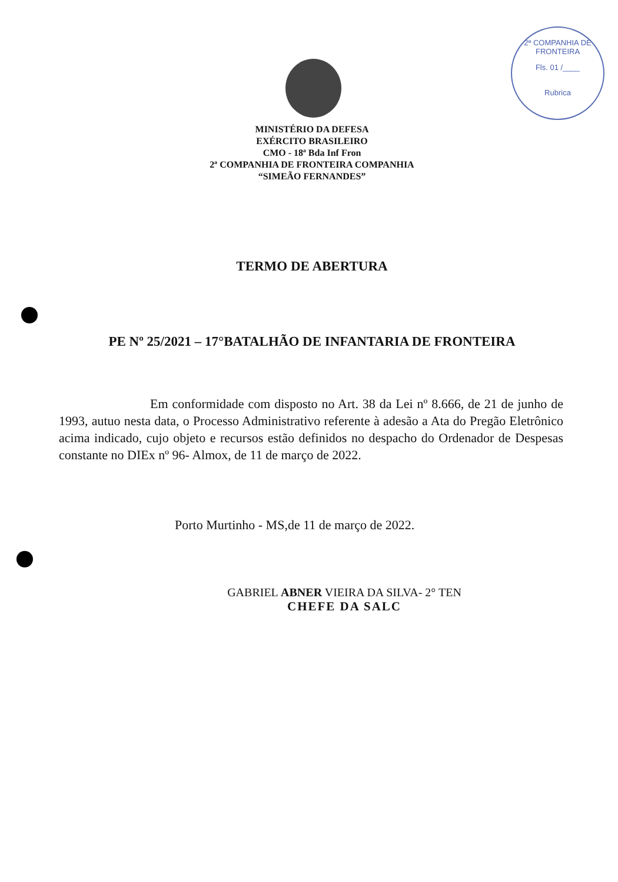2ª COMPANHIA DE FRONTEIRA
Fls. 01 /____
Rubrica
MINISTÉRIO DA DEFESA
EXÉRCITO BRASILEIRO
CMO - 18ª Bda Inf Fron
2ª COMPANHIA DE FRONTEIRA COMPANHIA
“SIMEÃO FERNANDES”
TERMO DE ABERTURA
PE Nº 25/2021 – 17°BATALHÃO DE INFANTARIA DE FRONTEIRA
Em conformidade com disposto no Art. 38 da Lei nº 8.666, de 21 de junho de 1993, autuo nesta data, o Processo Administrativo referente à adesão a Ata do Pregão Eletrônico acima indicado, cujo objeto e recursos estão definidos no despacho do Ordenador de Despesas constante no DIEx nº 96- Almox, de 11 de março de 2022.
Porto Murtinho - MS,de 11 de março de 2022.
GABRIEL ABNER VIEIRA DA SILVA- 2° TEN
CHEFE DA SALC